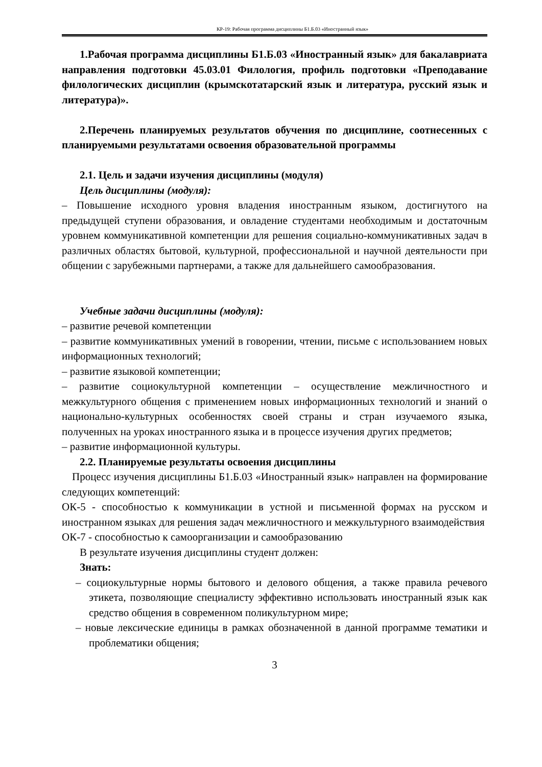КР-19: Рабочая программа дисциплины Б1.Б.03 «Иностранный язык»
1.Рабочая программа дисциплины Б1.Б.03 «Иностранный язык» для бакалавриата направления подготовки 45.03.01 Филология, профиль подготовки «Преподавание филологических дисциплин (крымскотатарский язык и литература, русский язык и литература)».
2.Перечень планируемых результатов обучения по дисциплине, соотнесенных с планируемыми результатами освоения образовательной программы
2.1. Цель и задачи изучения дисциплины (модуля)
Цель дисциплины (модуля):
– Повышение исходного уровня владения иностранным языком, достигнутого на предыдущей ступени образования, и овладение студентами необходимым и достаточным уровнем коммуникативной компетенции для решения социально-коммуникативных задач в различных областях бытовой, культурной, профессиональной и научной деятельности при общении с зарубежными партнерами, а также для дальнейшего самообразования.
Учебные задачи дисциплины (модуля):
– развитие речевой компетенции
– развитие коммуникативных умений в говорении, чтении, письме с использованием новых информационных технологий;
– развитие языковой компетенции;
– развитие социокультурной компетенции – осуществление межличностного и межкультурного общения с применением новых информационных технологий и знаний о национально-культурных особенностях своей страны и стран изучаемого языка, полученных на уроках иностранного языка и в процессе изучения других предметов;
– развитие информационной культуры.
2.2. Планируемые результаты освоения дисциплины
Процесс изучения дисциплины Б1.Б.03 «Иностранный язык» направлен на формирование следующих компетенций:
ОК-5 - способностью к коммуникации в устной и письменной формах на русском и иностранном языках для решения задач межличностного и межкультурного взаимодействия
ОК-7 - способностью к самоорганизации и самообразованию
В результате изучения дисциплины студент должен:
Знать:
– социокультурные нормы бытового и делового общения, а также правила речевого этикета, позволяющие специалисту эффективно использовать иностранный язык как средство общения в современном поликультурном мире;
– новые лексические единицы в рамках обозначенной в данной программе тематики и проблематики общения;
3